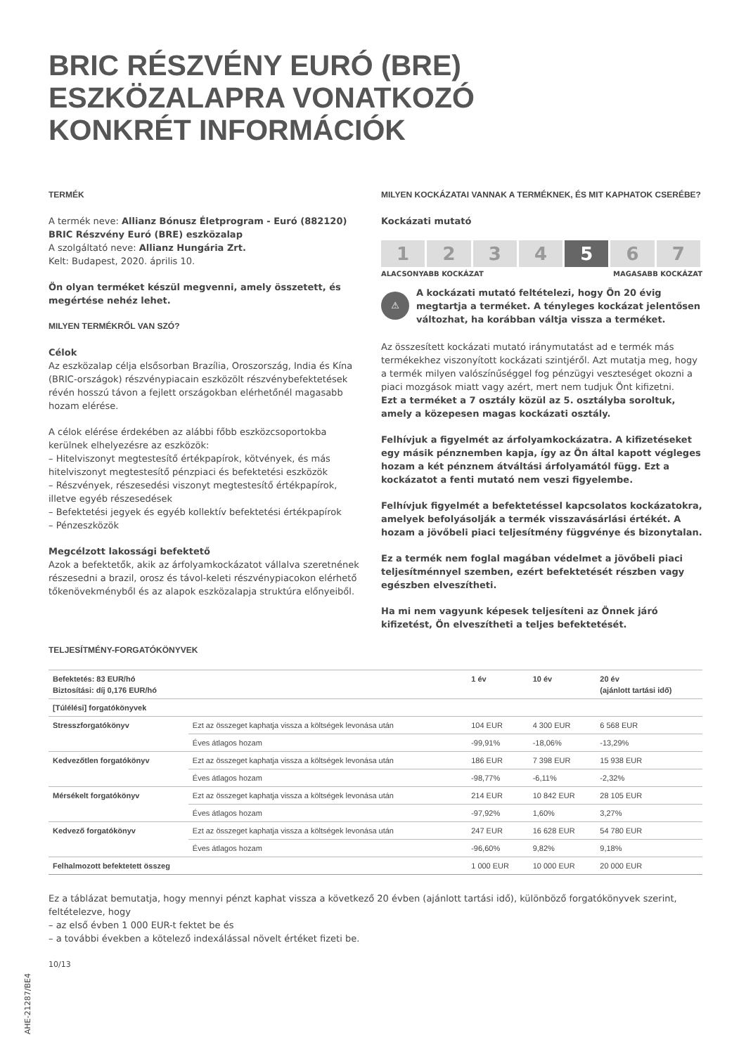BRIC RÉSZVÉNY EURÓ (BRE)
ESZKÖZALAPRA VONATKOZÓ
KONKRÉT INFORMÁCIÓK
TERMÉK
A termék neve: Allianz Bónusz Életprogram - Euró (882120) BRIC Részvény Euró (BRE) eszközalap
A szolgáltató neve: Allianz Hungária Zrt.
Kelt: Budapest, 2020. április 10.
Ön olyan terméket készül megvenni, amely összetett, és megértése nehéz lehet.
MILYEN TERMÉKRŐL VAN SZÓ?
Célok
Az eszközalap célja elsősorban Brazília, Oroszország, India és Kína (BRIC-országok) részvénypiacain eszközölt részvénybefektetések révén hosszú távon a fejlett országokban elérhetőnél magasabb hozam elérése.
A célok elérése érdekében az alábbi főbb eszközcsoportokba kerülnek elhelyezésre az eszközök:
– Hitelviszonyt megtestesítő értékpapírok, kötvények, és más hitelviszonyt megtestesítő pénzpiaci és befektetési eszközök
– Részvények, részesedési viszonyt megtestesítő értékpapírok, illetve egyéb részesedések
– Befektetési jegyek és egyéb kollektív befektetési értékpapírok
– Pénzeszközök
Megcélzott lakossági befektető
Azok a befektetők, akik az árfolyamkockázatot vállalva szeretnének részesedni a brazil, orosz és távol-keleti részvénypiacokon elérhető tőkenövekményből és az alapok eszközalapja struktúra előnyeiből.
MILYEN KOCKÁZATAI VANNAK A TERMÉKNEK, ÉS MIT KAPHATOK CSERÉBE?
Kockázati mutató
1 2 3 4 5 6 7
ALACSONYABB KOCKÁZAT MAGASABB KOCKÁZAT
⚠
A kockázati mutató feltételezi, hogy Ön 20 évig megtartja a terméket. A tényleges kockázat jelentősen változhat, ha korábban váltja vissza a terméket.
Az összesített kockázati mutató iránymutatást ad e termék más termékekhez viszonyított kockázati szintjéről. Azt mutatja meg, hogy a termék milyen valószínűséggel fog pénzügyi veszteséget okozni a piaci mozgások miatt vagy azért, mert nem tudjuk Önt kifizetni.
Ezt a terméket a 7 osztály közül az 5. osztályba soroltuk, amely a közepesen magas kockázati osztály.
Felhívjuk a figyelmét az árfolyamkockázatra. A kifizetéseket egy másik pénznemben kapja, így az Ön által kapott végleges hozam a két pénznem átváltási árfolyamától függ. Ezt a kockázatot a fenti mutató nem veszi figyelembe.
Felhívjuk figyelmét a befektetéssel kapcsolatos kockázatokra, amelyek befolyásolják a termék visszavásárlási értékét. A hozam a jövőbeli piaci teljesítmény függvénye és bizonytalan.
Ez a termék nem foglal magában védelmet a jövőbeli piaci teljesítménnyel szemben, ezért befektetését részben vagy egészben elveszítheti.
Ha mi nem vagyunk képesek teljesíteni az Önnek járó kifizetést, Ön elveszítheti a teljes befektetését.
TELJESÍTMÉNY-FORGATÓKÖNYVEK
| Befektetés: 83 EUR/hó Biztosítási: díj 0,176 EUR/hó | | 1 év | 10 év | 20 év (ajánlott tartási idő) |
| --- | --- | --- | --- | --- |
| [Túlélési] forgatókönyvek | | | | |
| Stresszforgatókönyv | Ezt az összeget kaphatja vissza a költségek levonása után | 104 EUR | 4 300 EUR | 6 568 EUR |
| | Éves átlagos hozam | -99,91% | -18,06% | -13,29% |
| Kedvezőtlen forgatókönyv | Ezt az összeget kaphatja vissza a költségek levonása után | 186 EUR | 7 398 EUR | 15 938 EUR |
| | Éves átlagos hozam | -98,77% | -6,11% | -2,32% |
| Mérsékelt forgatókönyv | Ezt az összeget kaphatja vissza a költségek levonása után | 214 EUR | 10 842 EUR | 28 105 EUR |
| | Éves átlagos hozam | -97,92% | 1,60% | 3,27% |
| Kedvező forgatókönyv | Ezt az összeget kaphatja vissza a költségek levonása után | 247 EUR | 16 628 EUR | 54 780 EUR |
| | Éves átlagos hozam | -96,60% | 9,82% | 9,18% |
| Felhalmozott befektetett összeg | | 1 000 EUR | 10 000 EUR | 20 000 EUR |
Ez a táblázat bemutatja, hogy mennyi pénzt kaphat vissza a következő 20 évben (ajánlott tartási idő), különböző forgatókönyvek szerint, feltételezve, hogy
– az első évben 1 000 EUR-t fektet be és
– a további években a kötelező indexálással növelt értéket fizeti be.
10/13
AHE-21287/BE4